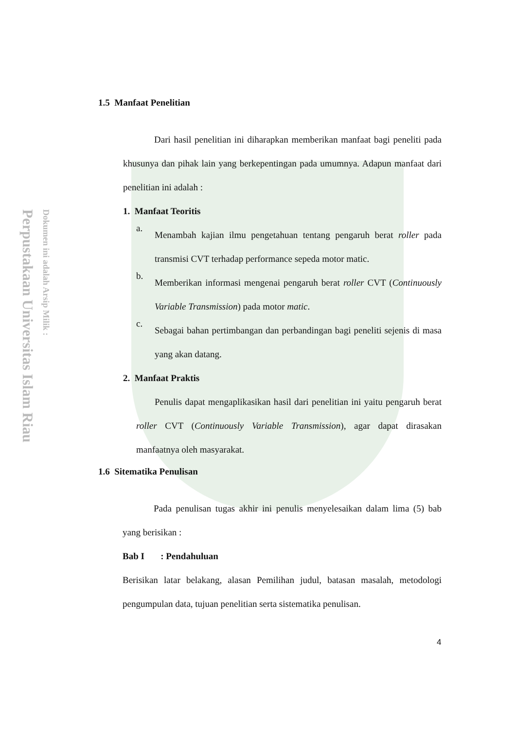Perpustakaan Universitas Islam Riau
Dokumen ini adalah Arsip Milik :
1.5 Manfaat Penelitian
Dari hasil penelitian ini diharapkan memberikan manfaat bagi peneliti pada khusunya dan pihak lain yang berkepentingan pada umumnya. Adapun manfaat dari penelitian ini adalah :
1. Manfaat Teoritis
a.
Menambah kajian ilmu pengetahuan tentang pengaruh berat roller pada transmisi CVT terhadap performance sepeda motor matic.
b.
Memberikan informasi mengenai pengaruh berat roller CVT (Continuously Variable Transmission) pada motor matic.
c.
Sebagai bahan pertimbangan dan perbandingan bagi peneliti sejenis di masa yang akan datang.
2. Manfaat Praktis
Penulis dapat mengaplikasikan hasil dari penelitian ini yaitu pengaruh berat roller CVT (Continuously Variable Transmission), agar dapat dirasakan manfaatnya oleh masyarakat.
1.6 Sitematika Penulisan
Pada penulisan tugas akhir ini penulis menyelesaikan dalam lima (5) bab yang berisikan :
Bab I : Pendahuluan
Berisikan latar belakang, alasan Pemilihan judul, batasan masalah, metodologi pengumpulan data, tujuan penelitian serta sistematika penulisan.
4